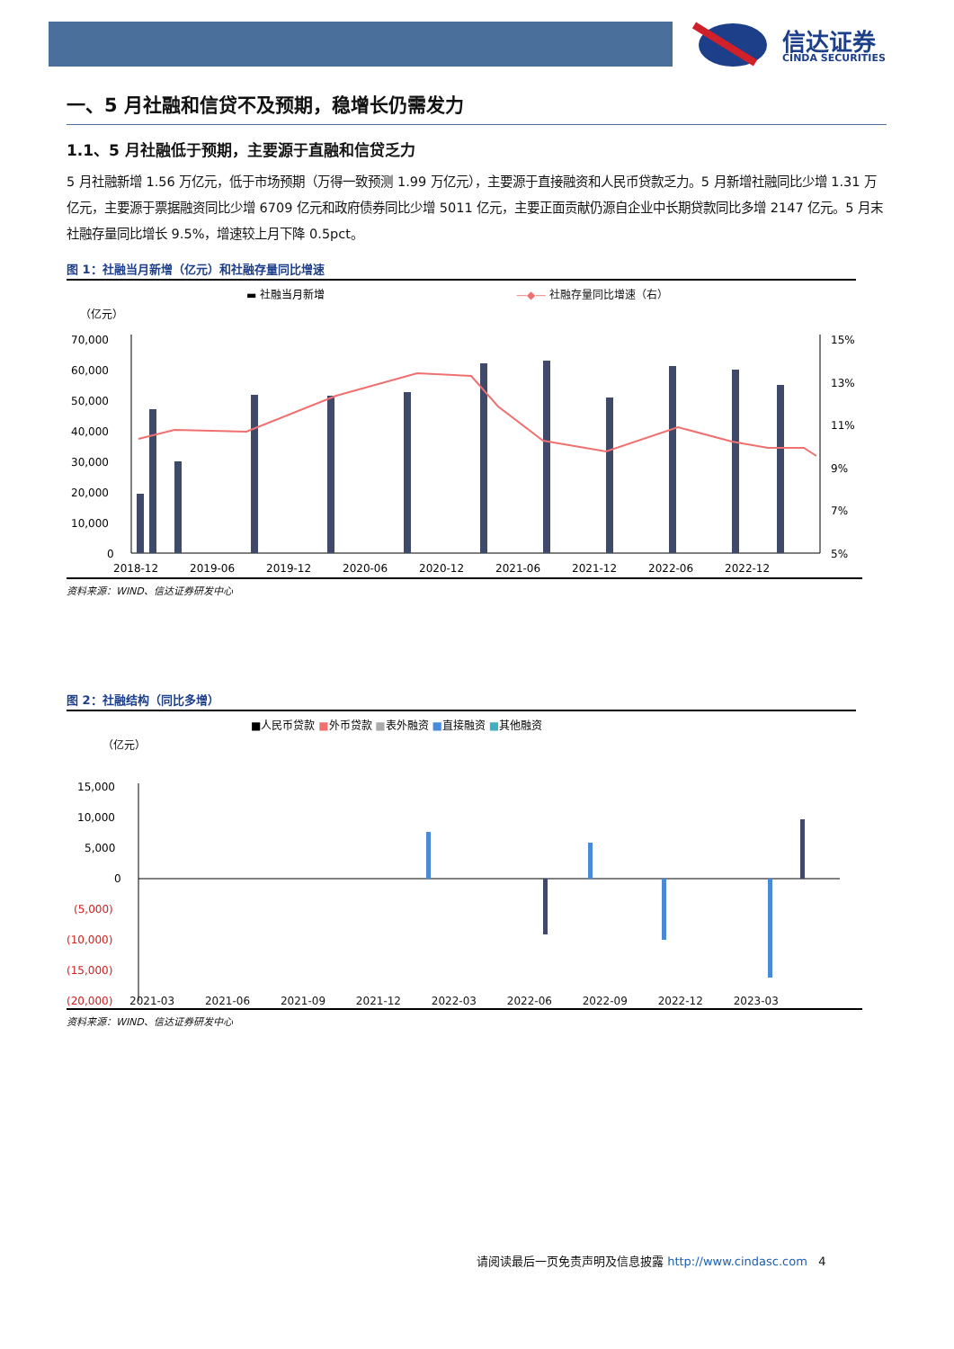信达证券
CINDA SECURITIES
一、5 月社融和信贷不及预期，稳增长仍需发力
1.1、5 月社融低于预期，主要源于直融和信贷乏力
5 月社融新增 1.56 万亿元，低于市场预期（万得一致预测 1.99 万亿元），主要源于直接融资和人民币贷款乏力。5 月新增社融同比少增 1.31 万亿元，主要源于票据融资同比少增 6709 亿元和政府债券同比少增 5011 亿元，主要正面贡献仍源自企业中长期贷款同比多增 2147 亿元。5 月末社融存量同比增长 9.5%，增速较上月下降 0.5pct。
图 1：社融当月新增（亿元）和社融存量同比增速
▬ 社融当月新增
—◆— 社融存量同比增速（右）
（亿元）
70,000
60,000
50,000
40,000
30,000
20,000
10,000
0
15%
13%
11%
9%
7%
5%
2018-12
2019-06
2019-12
2020-06
2020-12
2021-06
2021-12
2022-06
2022-12
资料来源：WIND、信达证券研发中心
图 2：社融结构（同比多增）
■人民币贷款 ■外币贷款 ■表外融资 ■直接融资 ■其他融资
（亿元）
15,000
10,000
5,000
0
(5,000)
(10,000)
(15,000)
(20,000)
2021-03 2021-06 2021-09 2021-12 2022-03 2022-06 2022-09 2022-12 2023-03
资料来源：WIND、信达证券研发中心
请阅读最后一页免责声明及信息披露 http://www.cindasc.com 4